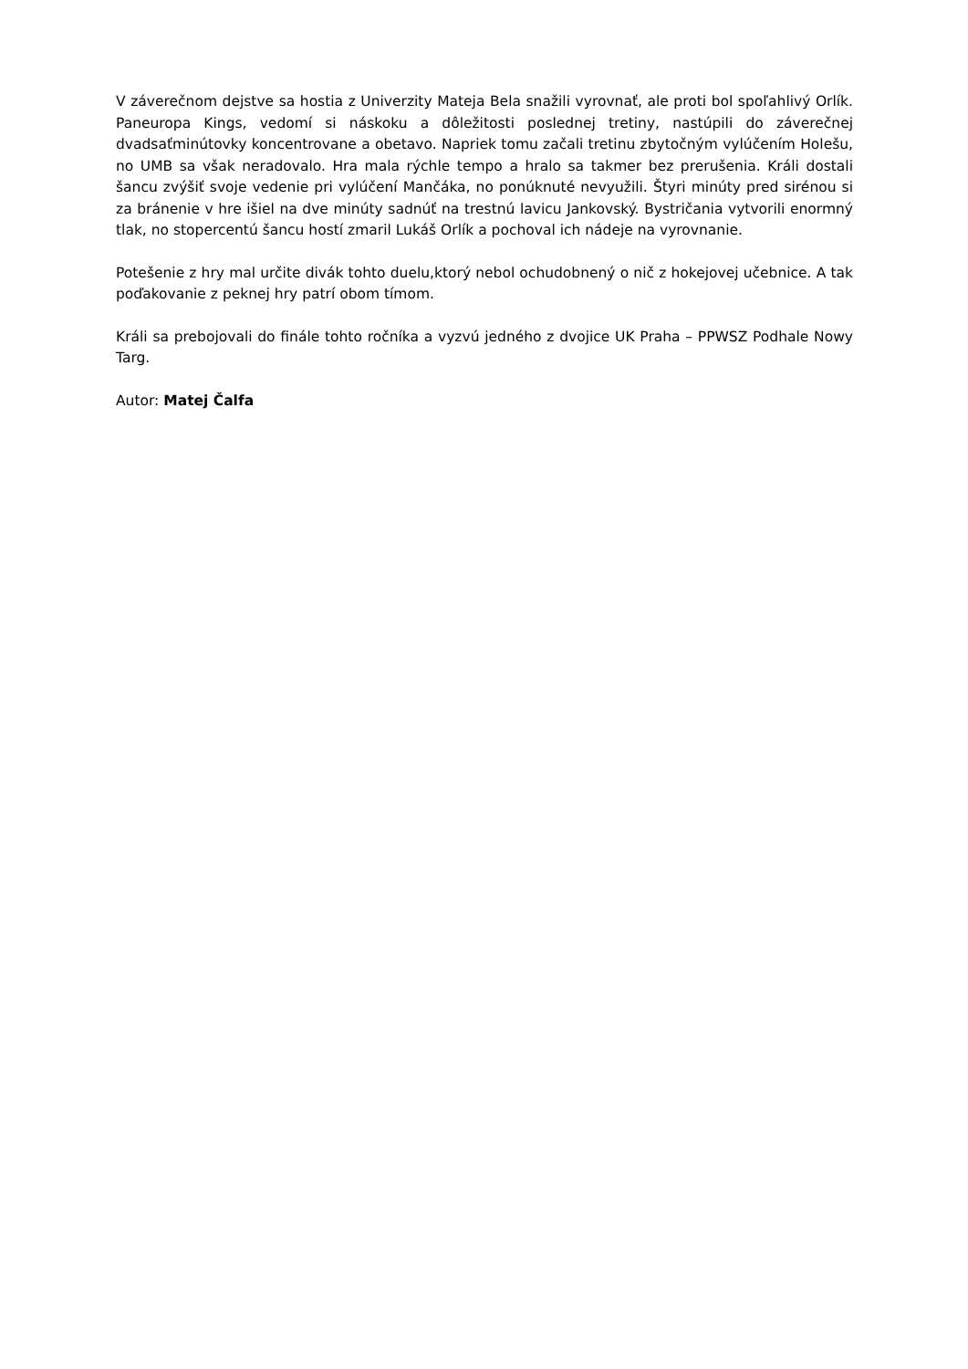V záverečnom dejstve sa hostia z Univerzity Mateja Bela snažili vyrovnať, ale proti bol spoľahlivý Orlík. Paneuropa Kings, vedomí si náskoku a dôležitosti poslednej tretiny, nastúpili do záverečnej dvadsaťminútovky koncentrovane a obetavo. Napriek tomu začali tretinu zbytočným vylúčením Holešu, no UMB sa však neradovalo. Hra mala rýchle tempo a hralo sa takmer bez prerušenia. Králi dostali šancu zvýšiť svoje vedenie pri vylúčení Mančáka, no ponúknuté nevyužili. Štyri minúty pred sirénou si za bránenie v hre išiel na dve minúty sadnúť na trestnú lavicu Jankovský. Bystričania vytvorili enormný tlak, no stopercentú šancu hostí zmaril Lukáš Orlík a pochoval ich nádeje na vyrovnanie.
Potešenie z hry mal určite divák tohto duelu,ktorý nebol ochudobnený o nič z hokejovej učebnice. A tak poďakovanie z peknej hry patrí obom tímom.
Králi sa prebojovali do finále tohto ročníka a vyzvú jedného z dvojice UK Praha – PPWSZ Podhale Nowy Targ.
Autor: Matej Čalfa